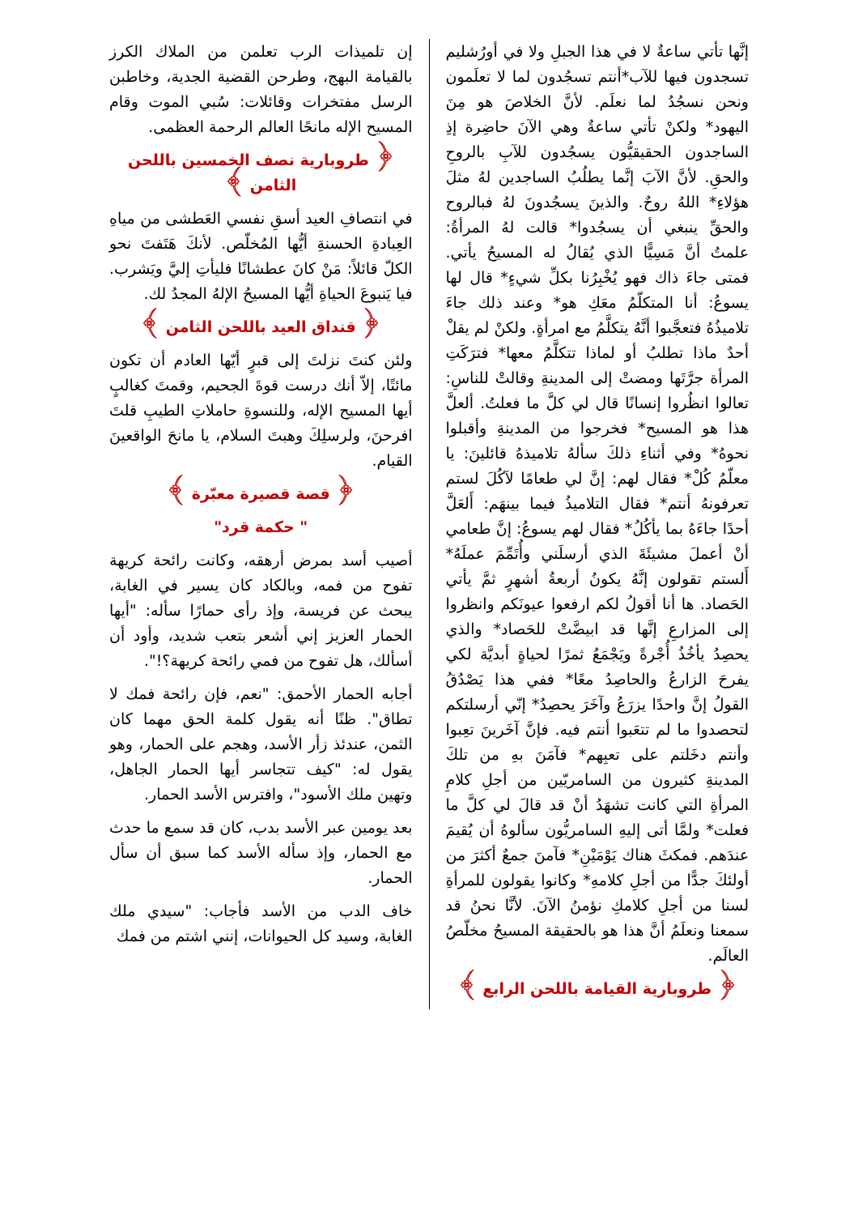إنَّها تأتي ساعةٌ لا في هذا الجبلِ ولا في أورُشليم تسجدون فيها للآب*أنتم تسجُدون لما لا تعلَمون ونحن نسجُدُ لما نعلَم. لأنَّ الخلاصَ هو مِنَ اليهود* ولكنْ تأتي ساعةٌ وهي الآنَ حاضِرة إذِ الساجدون الحقيقيُّون يسجُدون للآبِ بالروحِ والحقِ. لأنَّ الآبَ إنَّما يطلُبُ الساجدين لهُ مثلَ هؤلاءِ* اللهُ روحٌ. والذينَ يسجُدونَ لهُ فبالروح والحقِّ ينبغي أن يسجُدوا* قالت لهُ المرأةُ: علمتُ أنَّ مَسِيًّا الذي يُقالُ له المسيحُ يأتي. فمتى جاءَ ذاك فهو يُخْبِرُنا بكلِّ شيءٍ* قال لها يسوعُ: أنا المتكلّمُ معَكِ هو* وعند ذلك جاءَ تلاميذُهُ فتعجَّبوا أنَّهُ يتكلَّمُ مع امرأةٍ. ولكنْ لم يقلْ أحدٌ ماذا تطلبُ أو لماذا تتكلَّمُ معها* فترَكَتِ المرأة جرَّتَها ومضتْ إلى المدينةِ وقالتْ للناسِ: تعالوا انظُروا إنسانًا قال لي كلَّ ما فعلتُ. ألعلَّ هذا هو المسيح* فخرجوا من المدينةِ وأقبلوا نحوهُ* وفي أثناءِ ذلكَ سألهُ تلاميذهُ قائلينَ: يا معلّمُ كُلْ* فقال لهم: إنَّ لي طعامًا لآكُلَ لستم تعرفونهُ أنتم* فقال التلاميذُ فيما بينهَم: أَلعَلَّ أحدًا جاءَهُ بما يأكُلُ* فقال لهم يسوعُ: إنَّ طعامي أنْ أعملَ مشيئَةَ الذي أرسلَني وأُتَمِّمَ عملَهُ* أَلستم تقولون إنَّهُ يكونُ أربعةُ أشهرٍ ثمَّ يأتي الحَصاد. ها أنا أقولُ لكم ارفعوا عيونَكم وانظروا إلى المزارعِ إنَّها قد ابيضَّتْ للحَصاد* والذي يحصِدُ يأخُذُ أُجْرةً ويَجْمَعُ ثمرًا لحياةٍ أبديَّة لكي يفرحَ الزارعُ والحاصِدُ معًا* ففي هذا يَصْدُقُ القولُ إنَّ واحدًا يزرَعُ وآخَرَ يحصِدُ* إنّي أرسلتكم لتحصدوا ما لم تتعَبوا أنتم فيه. فإنَّ آخَرينَ تعِبوا وأنتم دخَلتم على تعبِهم* فآمَنَ بهِ من تلكَ المدينةِ كثيرون من السامريّين من أجلِ كلامِ المرأةِ التي كانت تشهَدُ أنْ قد قالَ لي كلَّ ما فعلت* ولمَّا أتى إليهِ السامريُّون سألوهُ أن يُقيمَ عندَهم. فمكثَ هناك يَوْمَيْنِ* فآمنَ جمعٌ أكثرَ من أولئكَ جدًّا من أجلِ كلامهِ* وكانوا يقولون للمرأةِ لسنا من أجلِ كلامكِ نؤمنُ الآنَ. لأنَّا نحنُ قد سمعنا ونعلَمُ أنَّ هذا هو بالحقيقة المسيحُ مخلّصُ العالَم.
﴿ طروبارية القيامة باللحن الرابع ﴾
إن تلميذات الرب تعلمن من الملاك الكرز بالقيامة البهج، وطرحن القضية الجدية، وخاطبن الرسل مفتخرات وقائلات: سُبي الموت وقام المسيح الإله مانحًا العالم الرحمة العظمى.
﴿ طروبارية نصف الخمسين باللحن الثامن ﴾
في انتصافِ العيد أسقِ نفسي العَطشى من مياهِ العِبادةِ الحسنةِ أيُّها المُخلّص. لأنكَ هَتَفتَ نحو الكلّ قائلاً: مَنْ كانَ عطشانًا فليأتِ إليَّ ويَشرب. فيا يَنبوعَ الحياةِ أيُّها المسيحُ الإلهُ المجدُ لك.
﴿ قنداق العيد باللحن الثامن ﴾
ولئن كنتَ نزلتَ إلى قبرٍ أيّها العادم أن تكون مائتًا، إلاّ أنك درست قوةَ الجحيم، وقمتَ كغالبٍ أيها المسيح الإله، وللنسوةِ حاملاتِ الطيبِ قلتَ افرحنَ، ولرسلِكَ وهبتَ السلام، يا مانحَ الواقعينَ القيام.
﴿ قصة قصيرة معبّرة ﴾
" حكمة قرد"
أصيب أسد بمرض أرهقه، وكانت رائحة كريهة تفوح من فمه، وبالكاد كان يسير في الغابة، يبحث عن فريسة، وإذ رأى حمارًا سأله: "أيها الحمار العزيز إني أشعر بتعب شديد، وأود أن أسألك، هل تفوح من فمي رائحة كريهة؟!".
أجابه الحمار الأحمق: "نعم، فإن رائحة فمك لا تطاق". ظنًا أنه يقول كلمة الحق مهما كان الثمن، عندئذ زأر الأسد، وهجم على الحمار، وهو يقول له: "كيف تتجاسر أيها الحمار الجاهل، وتهين ملك الأسود"، وافترس الأسد الحمار.
بعد يومين عبر الأسد بدب، كان قد سمع ما حدث مع الحمار، وإذ سأله الأسد كما سبق أن سأل الحمار.
خاف الدب من الأسد فأجاب: "سيدي ملك الغابة، وسيد كل الحيوانات، إنني اشتم من فمك